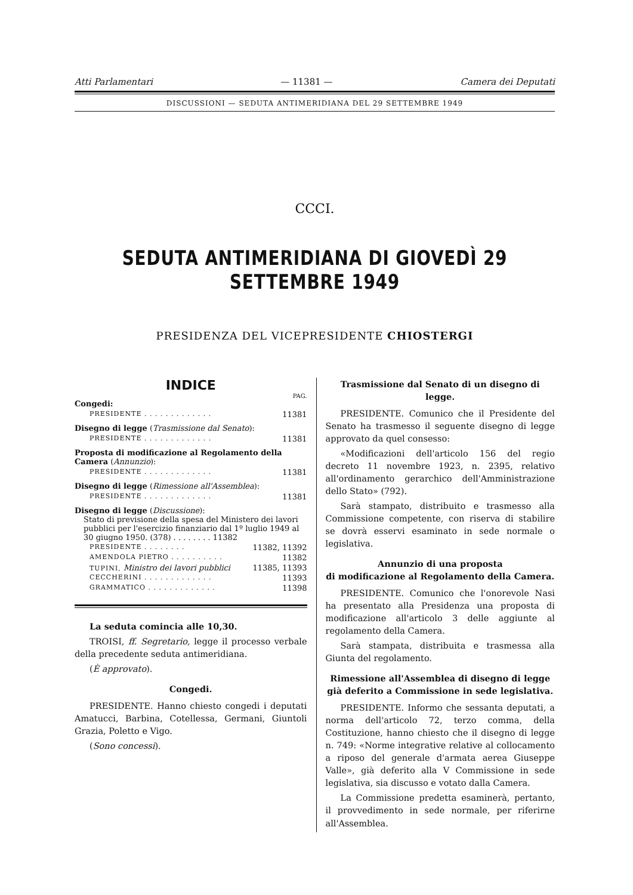Atti Parlamentari — 11381 — Camera dei Deputati
DISCUSSIONI — SEDUTA ANTIMERIDIANA DEL 29 SETTEMBRE 1949
CCCI.
SEDUTA ANTIMERIDIANA DI GIOVEDÌ 29 SETTEMBRE 1949
PRESIDENZA DEL VICEPRESIDENTE CHIOSTERGI
INDICE
PAG.
Congedi:
PRESIDENTE . . . . . . . . . . . . . 11381
Disegno di legge (Trasmissione dal Senato):
PRESIDENTE . . . . . . . . . . . . . 11381
Proposta di modificazione al Regolamento della Camera (Annunzio):
PRESIDENTE . . . . . . . . . . . . . 11381
Disegno di legge (Rimessione all'Assemblea):
PRESIDENTE . . . . . . . . . . . . . 11381
Disegno di legge (Discussione):
Stato di previsione della spesa del Ministero dei lavori pubblici per l'esercizio finanziario dal 1º luglio 1949 al 30 giugno 1950. (378) . . . . . . . . 11382
PRESIDENTE . . . . . . . . 11382, 11392
AMENDOLA PIETRO . . . . . . . . . . 11382
TUPINI, Ministro dei lavori pubblici 11385, 11393
CECCHERINI . . . . . . . . . . . . . 11393
GRAMMATICO . . . . . . . . . . . . . 11398
La seduta comincia alle 10,30.
TROISI, ff. Segretario, legge il processo verbale della precedente seduta antimeridiana.
(È approvato).
Congedi.
PRESIDENTE. Hanno chiesto congedi i deputati Amatucci, Barbina, Cotellessa, Germani, Giuntoli Grazia, Poletto e Vigo.
(Sono concessi).
Trasmissione dal Senato di un disegno di legge.
PRESIDENTE. Comunico che il Presidente del Senato ha trasmesso il seguente disegno di legge approvato da quel consesso:
«Modificazioni dell'articolo 156 del regio decreto 11 novembre 1923, n. 2395, relativo all'ordinamento gerarchico dell'Amministrazione dello Stato» (792).
Sarà stampato, distribuito e trasmesso alla Commissione competente, con riserva di stabilire se dovrà esservi esaminato in sede normale o legislativa.
Annunzio di una proposta
di modificazione al Regolamento della Camera.
PRESIDENTE. Comunico che l'onorevole Nasi ha presentato alla Presidenza una proposta di modificazione all'articolo 3 delle aggiunte al regolamento della Camera.
Sarà stampata, distribuita e trasmessa alla Giunta del regolamento.
Rimessione all'Assemblea di disegno di legge già deferito a Commissione in sede legislativa.
PRESIDENTE. Informo che sessanta deputati, a norma dell'articolo 72, terzo comma, della Costituzione, hanno chiesto che il disegno di legge n. 749: «Norme integrative relative al collocamento a riposo del generale d'armata aerea Giuseppe Valle», già deferito alla V Commissione in sede legislativa, sia discusso e votato dalla Camera.
La Commissione predetta esaminerà, pertanto, il provvedimento in sede normale, per riferirne all'Assemblea.